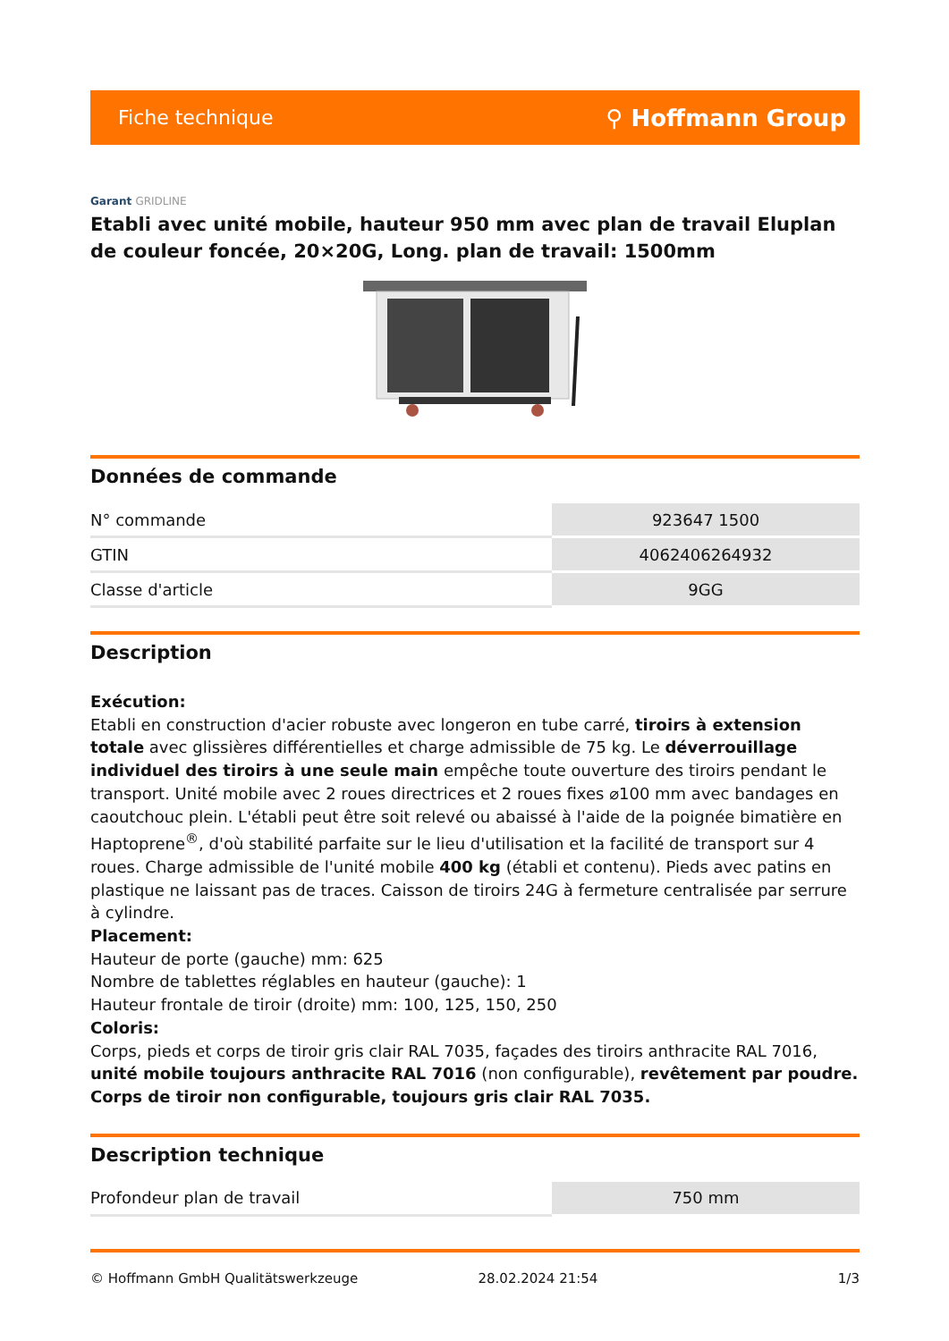Fiche technique ⚲ Hoffmann Group
Garant GRIDLINE
Etabli avec unité mobile, hauteur 950 mm avec plan de travail Eluplan de couleur foncée, 20×20G, Long. plan de travail: 1500mm
Données de commande
| N° commande | 923647 1500 |
| GTIN | 4062406264932 |
| Classe d'article | 9GG |
Description
Exécution:
Etabli en construction d'acier robuste avec longeron en tube carré, tiroirs à extension totale avec glissières différentielles et charge admissible de 75 kg. Le déverrouillage individuel des tiroirs à une seule main empêche toute ouverture des tiroirs pendant le transport. Unité mobile avec 2 roues directrices et 2 roues fixes ⌀100 mm avec bandages en caoutchouc plein. L'établi peut être soit relevé ou abaissé à l'aide de la poignée bimatière en Haptoprene<sup>®</sup>, d'où stabilité parfaite sur le lieu d'utilisation et la facilité de transport sur 4 roues. Charge admissible de l'unité mobile 400 kg (établi et contenu). Pieds avec patins en plastique ne laissant pas de traces. Caisson de tiroirs 24G à fermeture centralisée par serrure à cylindre.
Placement:
Hauteur de porte (gauche) mm: 625
Nombre de tablettes réglables en hauteur (gauche): 1
Hauteur frontale de tiroir (droite) mm: 100, 125, 150, 250
Coloris:
Corps, pieds et corps de tiroir gris clair RAL 7035, façades des tiroirs anthracite RAL 7016, unité mobile toujours anthracite RAL 7016 (non configurable), revêtement par poudre. Corps de tiroir non configurable, toujours gris clair RAL 7035.
Description technique
| Profondeur plan de travail | 750 mm |
© Hoffmann GmbH Qualitätswerkzeuge 28.02.2024 21:54 1/3